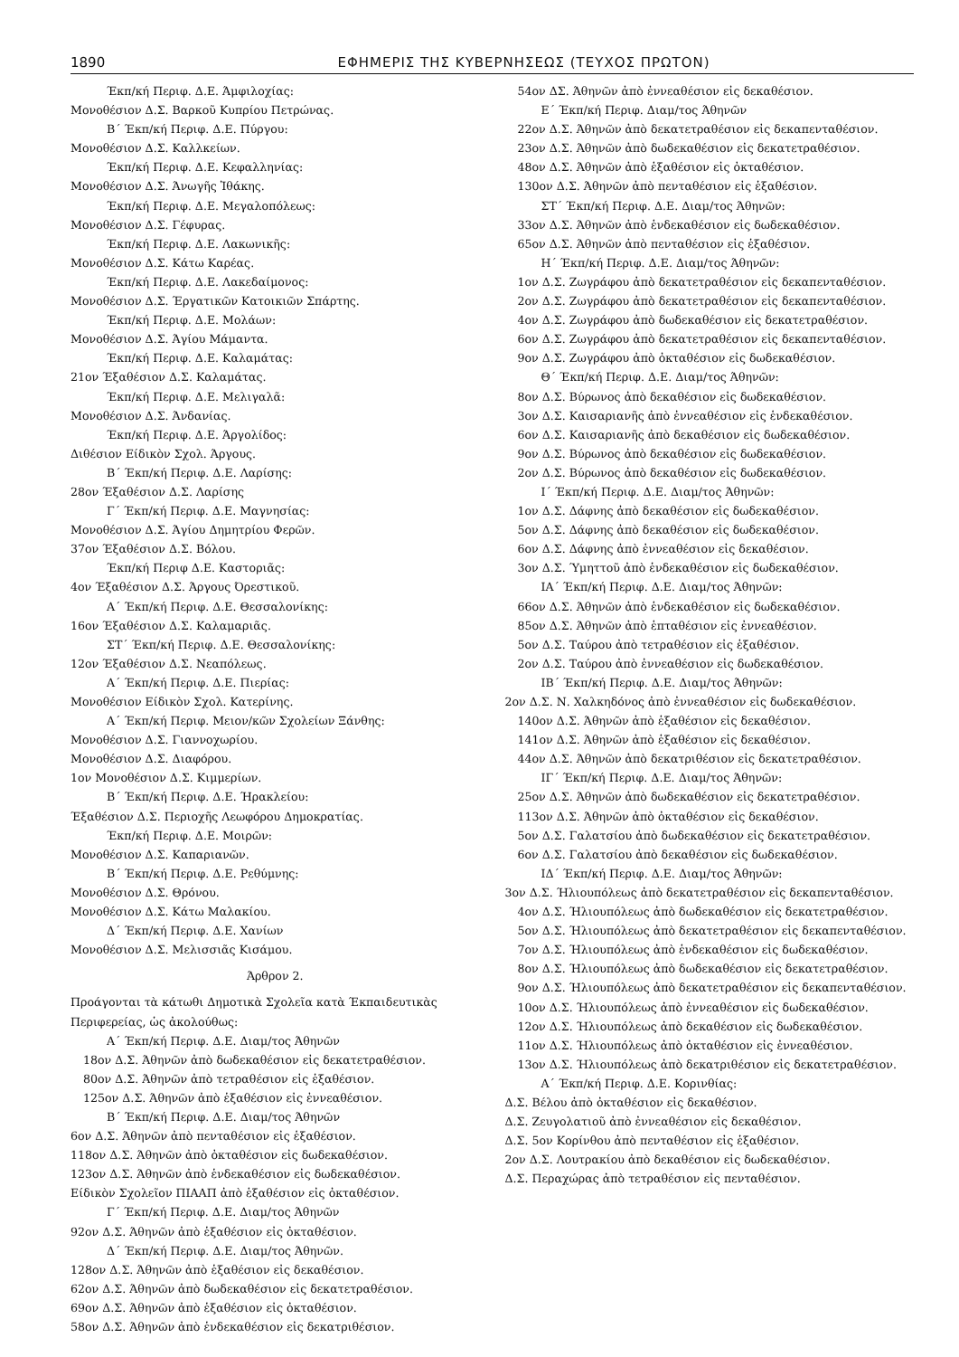1890 ΕΦΗΜΕΡΙΣ ΤΗΣ ΚΥΒΕΡΝΗΣΕΩΣ (ΤΕΥΧΟΣ ΠΡΩΤΟΝ)
Έκπ/κή Περιφ. Δ.Ε. Άμφιλοχίας:
Μονοθέσιον Δ.Σ. Βαρκοῦ Κυπρίου Πετρώνας.
Β΄ Έκπ/κή Περιφ. Δ.Ε. Πύργου:
Μονοθέσιον Δ.Σ. Καλλκείων.
Έκπ/κή Περιφ. Δ.Ε. Κεφαλληνίας:
Μονοθέσιον Δ.Σ. Άνωγῆς Ἰθάκης.
Έκπ/κή Περιφ. Δ.Ε. Μεγαλοπόλεως:
Μονοθέσιον Δ.Σ. Γέφυρας.
Έκπ/κή Περιφ. Δ.Ε. Λακωνικῆς:
Μονοθέσιον Δ.Σ. Κάτω Καρέας.
Έκπ/κή Περιφ. Δ.Ε. Λακεδαίμονος:
Μονοθέσιον Δ.Σ. Έργατικῶν Κατοικιῶν Σπάρτης.
Έκπ/κή Περιφ. Δ.Ε. Μολάων:
Μονοθέσιον Δ.Σ. Άγίου Μάμαντα.
Έκπ/κή Περιφ. Δ.Ε. Καλαμάτας:
21ον Έξαθέσιον Δ.Σ. Καλαμάτας.
Έκπ/κή Περιφ. Δ.Ε. Μελιγαλᾶ:
Μονοθέσιον Δ.Σ. Άνδανίας.
Έκπ/κή Περιφ. Δ.Ε. Άργολίδος:
Διθέσιον Είδικὸν Σχολ. Άργους.
Β΄ Έκπ/κή Περιφ. Δ.Ε. Λαρίσης:
28ον Έξαθέσιον Δ.Σ. Λαρίσης
Γ΄ Έκπ/κή Περιφ. Δ.Ε. Μαγνησίας:
Μονοθέσιον Δ.Σ. Άγίου Δημητρίου Φερῶν.
37ον Έξαθέσιον Δ.Σ. Βόλου.
Έκπ/κή Περιφ Δ.Ε. Καστοριᾶς:
4ον Έξαθέσιον Δ.Σ. Άργους Όρεστικοῦ.
Α΄ Έκπ/κή Περιφ. Δ.Ε. Θεσσαλονίκης:
16ον Έξαθέσιον Δ.Σ. Καλαμαριᾶς.
ΣΤ΄ Έκπ/κή Περιφ. Δ.Ε. Θεσσαλονίκης:
12ον Έξαθέσιον Δ.Σ. Νεαπόλεως.
Α΄ Έκπ/κή Περιφ. Δ.Ε. Πιερίας:
Μονοθέσιον Είδικὸν Σχολ. Κατερίνης.
Α΄ Έκπ/κή Περιφ. Μειον/κῶν Σχολείων Ξάνθης:
Μονοθέσιον Δ.Σ. Γιαννοχωρίου.
Μονοθέσιον Δ.Σ. Διαφόρου.
1ον Μονοθέσιον Δ.Σ. Κιμμερίων.
Β΄ Έκπ/κή Περιφ. Δ.Ε. Ήρακλείου:
Έξαθέσιον Δ.Σ. Περιοχῆς Λεωφόρου Δημοκρατίας.
Έκπ/κή Περιφ. Δ.Ε. Μοιρῶν:
Μονοθέσιον Δ.Σ. Καπαριανῶν.
Β΄ Έκπ/κή Περιφ. Δ.Ε. Ρεθύμνης:
Μονοθέσιον Δ.Σ. Θρόνου.
Μονοθέσιον Δ.Σ. Κάτω Μαλακίου.
Δ΄ Έκπ/κή Περιφ. Δ.Ε. Χανίων
Μονοθέσιον Δ.Σ. Μελισσιᾶς Κισάμου.
Άρθρον 2.
Προάγονται τὰ κάτωθι Δημοτικὰ Σχολεῖα κατὰ Έκπαιδευτικὰς Περιφερείας, ὡς ἀκολούθως:
Α΄ Έκπ/κή Περιφ. Δ.Ε. Διαμ/τος Άθηνῶν
18ον Δ.Σ. Άθηνῶν ἀπὸ δωδεκαθέσιον εἰς δεκατετραθέσιον.
80ον Δ.Σ. Άθηνῶν ἀπὸ τετραθέσιον εἰς ἑξαθέσιον.
125ον Δ.Σ. Άθηνῶν ἀπὸ ἑξαθέσιον εἰς ἐννεαθέσιον.
Β΄ Έκπ/κή Περιφ. Δ.Ε. Διαμ/τος Άθηνῶν
6ον Δ.Σ. Άθηνῶν ἀπὸ πενταθέσιον εἰς ἑξαθέσιον.
118ον Δ.Σ. Άθηνῶν ἀπὸ ὀκταθέσιον εἰς δωδεκαθέσιον.
123ον Δ.Σ. Άθηνῶν ἀπὸ ἑνδεκαθέσιον εἰς δωδεκαθέσιον.
Είδικὸν Σχολεῖον ΠΙΑΑΠ ἀπὸ ἑξαθέσιον εἰς ὀκταθέσιον.
Γ΄ Έκπ/κή Περιφ. Δ.Ε. Διαμ/τος Άθηνῶν
92ον Δ.Σ. Άθηνῶν ἀπὸ ἑξαθέσιον εἰς ὀκταθέσιον.
Δ΄ Έκπ/κή Περιφ. Δ.Ε. Διαμ/τος Άθηνῶν.
128ον Δ.Σ. Άθηνῶν ἀπὸ ἑξαθέσιον εἰς δεκαθέσιον.
62ον Δ.Σ. Άθηνῶν ἀπὸ δωδεκαθέσιον εἰς δεκατετραθέσιον.
69ον Δ.Σ. Άθηνῶν ἀπὸ ἑξαθέσιον εἰς ὀκταθέσιον.
58ον Δ.Σ. Άθηνῶν ἀπὸ ἑνδεκαθέσιον εἰς δεκατριθέσιον.
54ον ΔΣ. Άθηνῶν ἀπὸ ἐννεαθέσιον εἰς δεκαθέσιον.
Ε΄ Έκπ/κή Περιφ. Διαμ/τος Άθηνῶν
22ον Δ.Σ. Άθηνῶν ἀπὸ δεκατετραθέσιον εἰς δεκαπενταθέσιον.
23ον Δ.Σ. Άθηνῶν ἀπὸ δωδεκαθέσιον εἰς δεκατετραθέσιον.
48ον Δ.Σ. Άθηνῶν ἀπὸ ἑξαθέσιον εἰς ὀκταθέσιον.
130ον Δ.Σ. Άθηνῶν ἀπὸ πενταθέσιον εἰς ἑξαθέσιον.
ΣΤ΄ Έκπ/κή Περιφ. Δ.Ε. Διαμ/τος Άθηνῶν:
33ον Δ.Σ. Άθηνῶν ἀπὸ ἑνδεκαθέσιον εἰς δωδεκαθέσιον.
65ον Δ.Σ. Άθηνῶν ἀπὸ πενταθέσιον εἰς ἑξαθέσιον.
Η΄ Έκπ/κή Περιφ. Δ.Ε. Διαμ/τος Άθηνῶν:
1ον Δ.Σ. Ζωγράφου ἀπὸ δεκατετραθέσιον εἰς δεκαπενταθέσιον.
2ον Δ.Σ. Ζωγράφου ἀπὸ δεκατετραθέσιον εἰς δεκαπενταθέσιον.
4ον Δ.Σ. Ζωγράφου ἀπὸ δωδεκαθέσιον εἰς δεκατετραθέσιον.
6ον Δ.Σ. Ζωγράφου ἀπὸ δεκατετραθέσιον εἰς δεκαπενταθέσιον.
9ον Δ.Σ. Ζωγράφου ἀπὸ ὀκταθέσιον εἰς δωδεκαθέσιον.
Θ΄ Έκπ/κή Περιφ. Δ.Ε. Διαμ/τος Άθηνῶν:
8ον Δ.Σ. Βύρωνος ἀπὸ δεκαθέσιον εἰς δωδεκαθέσιον.
3ον Δ.Σ. Καισαριανῆς ἀπὸ ἐννεαθέσιον εἰς ἑνδεκαθέσιον.
6ον Δ.Σ. Καισαριανῆς ἀπὸ δεκαθέσιον εἰς δωδεκαθέσιον.
9ον Δ.Σ. Βύρωνος ἀπὸ δεκαθέσιον εἰς δωδεκαθέσιον.
2ον Δ.Σ. Βύρωνος ἀπὸ δεκαθέσιον εἰς δωδεκαθέσιον.
Ι΄ Έκπ/κή Περιφ. Δ.Ε. Διαμ/τος Άθηνῶν:
1ον Δ.Σ. Δάφνης ἀπὸ δεκαθέσιον εἰς δωδεκαθέσιον.
5ον Δ.Σ. Δάφνης ἀπὸ δεκαθέσιον εἰς δωδεκαθέσιον.
6ον Δ.Σ. Δάφνης ἀπὸ ἐννεαθέσιον εἰς δεκαθέσιον.
3ον Δ.Σ. Ύμηττοῦ ἀπὸ ἑνδεκαθέσιον εἰς δωδεκαθέσιον.
ΙΑ΄ Έκπ/κή Περιφ. Δ.Ε. Διαμ/τος Άθηνῶν:
66ον Δ.Σ. Άθηνῶν ἀπὸ ἑνδεκαθέσιον εἰς δωδεκαθέσιον.
85ον Δ.Σ. Άθηνῶν ἀπὸ ἑπταθέσιον εἰς ἐννεαθέσιον.
5ον Δ.Σ. Ταύρου ἀπὸ τετραθέσιον εἰς ἑξαθέσιον.
2ον Δ.Σ. Ταύρου ἀπὸ ἐννεαθέσιον εἰς δωδεκαθέσιον.
ΙΒ΄ Έκπ/κή Περιφ. Δ.Ε. Διαμ/τος Άθηνῶν:
2ον Δ.Σ. Ν. Χαλκηδόνος ἀπὸ ἐννεαθέσιον εἰς δωδεκαθέσιον.
140ον Δ.Σ. Άθηνῶν ἀπὸ ἑξαθέσιον εἰς δεκαθέσιον.
141ον Δ.Σ. Άθηνῶν ἀπὸ ἑξαθέσιον εἰς δεκαθέσιον.
44ον Δ.Σ. Άθηνῶν ἀπὸ δεκατριθέσιον εἰς δεκατετραθέσιον.
ΙΓ΄ Έκπ/κή Περιφ. Δ.Ε. Διαμ/τος Άθηνῶν:
25ον Δ.Σ. Άθηνῶν ἀπὸ δωδεκαθέσιον εἰς δεκατετραθέσιον.
113ον Δ.Σ. Άθηνῶν ἀπὸ ὀκταθέσιον εἰς δεκαθέσιον.
5ον Δ.Σ. Γαλατσίου ἀπὸ δωδεκαθέσιον εἰς δεκατετραθέσιον.
6ον Δ.Σ. Γαλατσίου ἀπὸ δεκαθέσιον εἰς δωδεκαθέσιον.
ΙΔ΄ Έκπ/κή Περιφ. Δ.Ε. Διαμ/τος Άθηνῶν:
3ον Δ.Σ. Ήλιουπόλεως ἀπὸ δεκατετραθέσιον εἰς δεκαπενταθέσιον.
4ον Δ.Σ. Ήλιουπόλεως ἀπὸ δωδεκαθέσιον εἰς δεκατετραθέσιον.
5ον Δ.Σ. Ήλιουπόλεως ἀπὸ δεκατετραθέσιον εἰς δεκαπενταθέσιον.
7ον Δ.Σ. Ήλιουπόλεως ἀπὸ ἑνδεκαθέσιον εἰς δωδεκαθέσιον.
8ον Δ.Σ. Ήλιουπόλεως ἀπὸ δωδεκαθέσιον εἰς δεκατετραθέσιον.
9ον Δ.Σ. Ήλιουπόλεως ἀπὸ δεκατετραθέσιον εἰς δεκαπενταθέσιον.
10ον Δ.Σ. Ήλιουπόλεως ἀπὸ ἐννεαθέσιον εἰς δωδεκαθέσιον.
12ον Δ.Σ. Ήλιουπόλεως ἀπὸ δεκαθέσιον εἰς δωδεκαθέσιον.
11ον Δ.Σ. Ήλιουπόλεως ἀπὸ ὀκταθέσιον εἰς ἐννεαθέσιον.
13ον Δ.Σ. Ήλιουπόλεως ἀπὸ δεκατριθέσιον εἰς δεκατετραθέσιον.
Α΄ Έκπ/κή Περιφ. Δ.Ε. Κορινθίας:
Δ.Σ. Βέλου ἀπὸ ὀκταθέσιον εἰς δεκαθέσιον.
Δ.Σ. Ζευγολατιοῦ ἀπὸ ἐννεαθέσιον εἰς δεκαθέσιον.
Δ.Σ. 5ον Κορίνθου ἀπὸ πενταθέσιον εἰς ἑξαθέσιον.
2ον Δ.Σ. Λουτρακίου ἀπὸ δεκαθέσιον εἰς δωδεκαθέσιον.
Δ.Σ. Περαχώρας ἀπὸ τετραθέσιον εἰς πενταθέσιον.